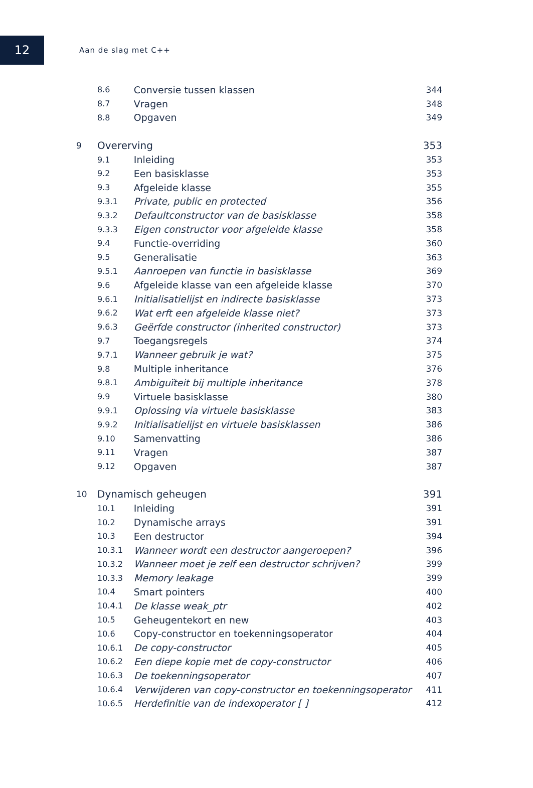12
Aan de slag met C++
| 8.6 | | Conversie tussen klassen | 344 |
| 8.7 | | Vragen | 348 |
| 8.8 | | Opgaven | 349 |
| 9 | Overerving | | 353 |
| 9.1 | | Inleiding | 353 |
| 9.2 | | Een basisklasse | 353 |
| 9.3 | | Afgeleide klasse | 355 |
| 9.3.1 | | Private, public en protected | 356 |
| 9.3.2 | | Defaultconstructor van de basisklasse | 358 |
| 9.3.3 | | Eigen constructor voor afgeleide klasse | 358 |
| 9.4 | | Functie-overriding | 360 |
| 9.5 | | Generalisatie | 363 |
| 9.5.1 | | Aanroepen van functie in basisklasse | 369 |
| 9.6 | | Afgeleide klasse van een afgeleide klasse | 370 |
| 9.6.1 | | Initialisatielijst en indirecte basisklasse | 373 |
| 9.6.2 | | Wat erft een afgeleide klasse niet? | 373 |
| 9.6.3 | | Geërfde constructor (inherited constructor) | 373 |
| 9.7 | | Toegangsregels | 374 |
| 9.7.1 | | Wanneer gebruik je wat? | 375 |
| 9.8 | | Multiple inheritance | 376 |
| 9.8.1 | | Ambiguïteit bij multiple inheritance | 378 |
| 9.9 | | Virtuele basisklasse | 380 |
| 9.9.1 | | Oplossing via virtuele basisklasse | 383 |
| 9.9.2 | | Initialisatielijst en virtuele basisklassen | 386 |
| 9.10 | | Samenvatting | 386 |
| 9.11 | | Vragen | 387 |
| 9.12 | | Opgaven | 387 |
| 10 | Dynamisch geheugen | | 391 |
| 10.1 | | Inleiding | 391 |
| 10.2 | | Dynamische arrays | 391 |
| 10.3 | | Een destructor | 394 |
| 10.3.1 | | Wanneer wordt een destructor aangeroepen? | 396 |
| 10.3.2 | | Wanneer moet je zelf een destructor schrijven? | 399 |
| 10.3.3 | | Memory leakage | 399 |
| 10.4 | | Smart pointers | 400 |
| 10.4.1 | | De klasse weak_ptr | 402 |
| 10.5 | | Geheugentekort en new | 403 |
| 10.6 | | Copy-constructor en toekenningsoperator | 404 |
| 10.6.1 | | De copy-constructor | 405 |
| 10.6.2 | | Een diepe kopie met de copy-constructor | 406 |
| 10.6.3 | | De toekenningsoperator | 407 |
| 10.6.4 | | Verwijderen van copy-constructor en toekenningsoperator | 411 |
| 10.6.5 | | Herdefinitie van de indexoperator [ ] | 412 |